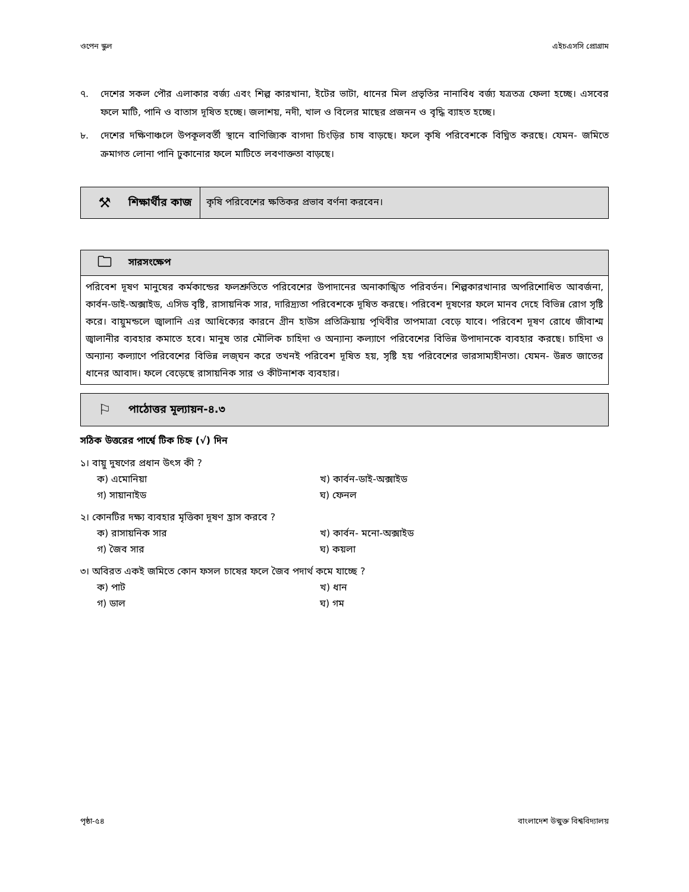ওপেন স্কুল এইচএসসি প্রোগ্রাম
৭. দেশের সকল পৌর এলাকার বর্জ্য এবং শিল্প কারখানা, ইটের ভাটা, ধানের মিল প্রভৃতির নানাবিধ বর্জ্য যত্রতত্র ফেলা হচ্ছে। এসবের ফলে মাটি, পানি ও বাতাস দূষিত হচ্ছে। জলাশয়, নদী, খাল ও বিলের মাছের প্রজনন ও বৃদ্ধি ব্যাহত হচ্ছে।
৮. দেশের দক্ষিণাঞ্চলে উপকূলবর্তী স্থানে বাণিজ্যিক বাগদা চিংড়ির চাষ বাড়ছে। ফলে কৃষি পরিবেশকে বিঘ্নিত করছে। যেমন- জমিতে ক্রমাগত লোনা পানি ঢুকানোর ফলে মাটিতে লবণাক্ততা বাড়ছে।
⚒ শিক্ষার্থীর কাজ
কৃষি পরিবেশের ক্ষতিকর প্রভাব বর্ণনা করবেন।
🗀 সারসংক্ষেপ
পরিবেশ দূষণ মানুষের কর্মকান্ডের ফলশ্রুতিতে পরিবেশের উপাদানের অনাকাঙ্খিত পরিবর্তন। শিল্পকারখানার অপরিশোধিত আবর্জনা, কার্বন-ডাই-অক্সাইড, এসিড বৃষ্টি, রাসায়নিক সার, দারিদ্র্যতা পরিবেশকে দূষিত করছে। পরিবেশ দূষণের ফলে মানব দেহে বিভিন্ন রোগ সৃষ্টি করে। বায়ুমন্ডলে জ্বালানি এর আধিক্যের কারনে গ্রীন হাউস প্রতিক্রিয়ায় পৃথিবীর তাপমাত্রা বেড়ে যাবে। পরিবেশ দূষণ রোধে জীবাশ্ম জ্বালানীর ব্যবহার কমাতে হবে। মানুষ তার মৌলিক চাহিদা ও অন্যান্য কল্যাণে পরিবেশের বিভিন্ন উপাদানকে ব্যবহার করছে। চাহিদা ও অন্যান্য কল্যাণে পরিবেশের বিভিন্ন লজ্ঘন করে তখনই পরিবেশ দূষিত হয়, সৃষ্টি হয় পরিবেশের ভারসাম্যহীনতা। যেমন- উন্নত জাতের ধানের আবাদ। ফলে বেড়েছে রাসায়নিক সার ও কীটনাশক ব্যবহার।
⚐ পাঠোত্তর মূল্যায়ন-৪.৩
সঠিক উত্তরের পার্শ্বে টিক চিহ্ন (√) দিন
১। বায়ু দুষণের প্রধান উৎস কী ?
ক) এমোনিয়া খ) কার্বন-ডাই-অক্সাইড গ) সায়ানাইড ঘ) ফেনল
২। কোনটির দক্ষ্য ব্যবহার মৃত্তিকা দূষণ হ্রাস করবে ?
ক) রাসায়নিক সার খ) কার্বন- মনো-অক্সাইড গ) জৈব সার ঘ) কয়লা
৩। অবিরত একই জমিতে কোন ফসল চাষের ফলে জৈব পদার্থ কমে যাচ্ছে ?
ক) পাট খ) ধান গ) ডাল ঘ) গম
পৃষ্ঠা-৫৪ বাংলাদেশ উন্মুক্ত বিশ্ববিদ্যালয়